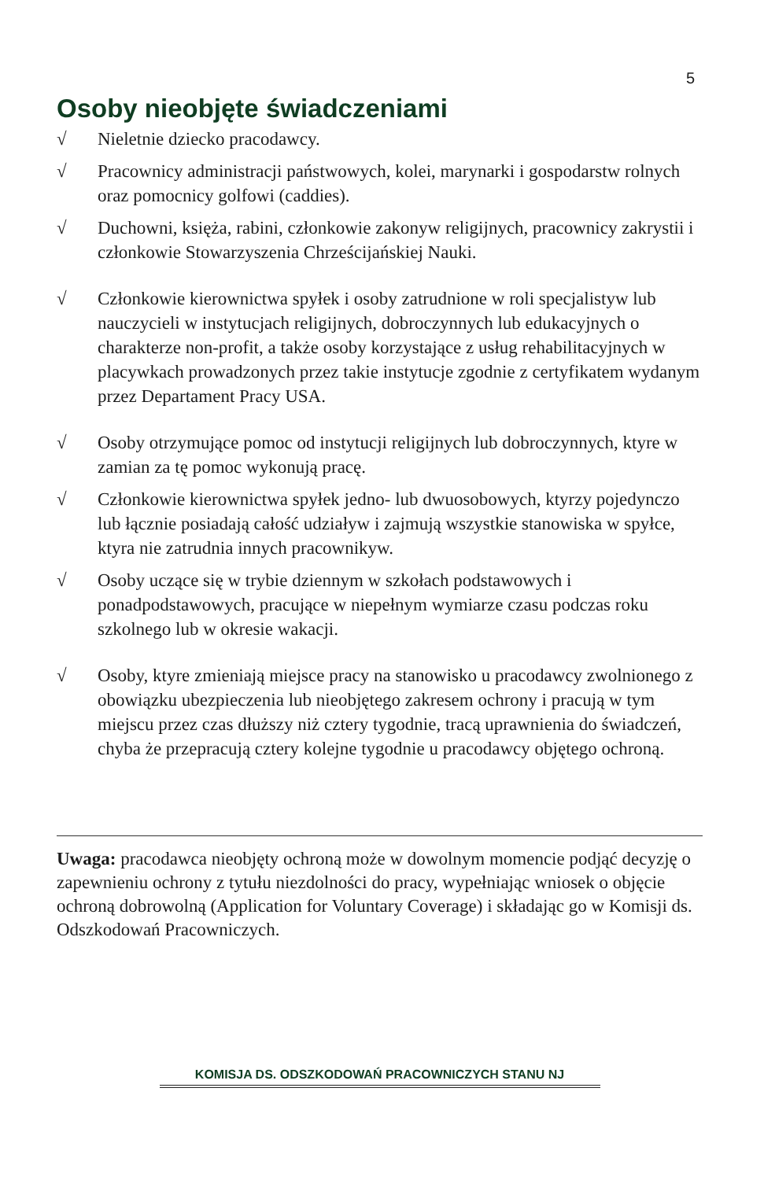5
Osoby nieobjęte świadczeniami
√ Nieletnie dziecko pracodawcy.
√ Pracownicy administracji państwowych, kolei, marynarki i gospodarstw rolnych oraz pomocnicy golfowi (caddies).
√ Duchowni, księża, rabini, członkowie zakonyw religijnych, pracownicy zakrystii i członkowie Stowarzyszenia Chrześcijańskiej Nauki.
√ Członkowie kierownictwa spyłek i osoby zatrudnione w roli specjalistyw lub nauczycieli w instytucjach religijnych, dobroczynnych lub edukacyjnych o charakterze non-profit, a także osoby korzystające z usług rehabilitacyjnych w placywkach prowadzonych przez takie instytucje zgodnie z certyfikatem wydanym przez Departament Pracy USA.
√ Osoby otrzymujące pomoc od instytucji religijnych lub dobroczynnych, ktyre w zamian za tę pomoc wykonują pracę.
√ Członkowie kierownictwa spyłek jedno- lub dwuosobowych, ktyrzy pojedynczo lub łącznie posiadają całość udziaływ i zajmują wszystkie stanowiska w spyłce, ktyra nie zatrudnia innych pracownikyw.
√ Osoby uczące się w trybie dziennym w szkołach podstawowych i ponadpodstawowych, pracujące w niepełnym wymiarze czasu podczas roku szkolnego lub w okresie wakacji.
√ Osoby, ktyre zmieniają miejsce pracy na stanowisko u pracodawcy zwolnionego z obowiązku ubezpieczenia lub nieobjętego zakresem ochrony i pracują w tym miejscu przez czas dłuższy niż cztery tygodnie, tracą uprawnienia do świadczeń, chyba że przepracują cztery kolejne tygodnie u pracodawcy objętego ochroną.
Uwaga: pracodawca nieobjęty ochroną może w dowolnym momencie podjąć decyzję o zapewnieniu ochrony z tytułu niezdolności do pracy, wypełniając wniosek o objęcie ochroną dobrowolną (Application for Voluntary Coverage) i składając go w Komisji ds. Odszkodowań Pracowniczych.
KOMISJA DS. ODSZKODOWAŃ PRACOWNICZYCH STANU NJ